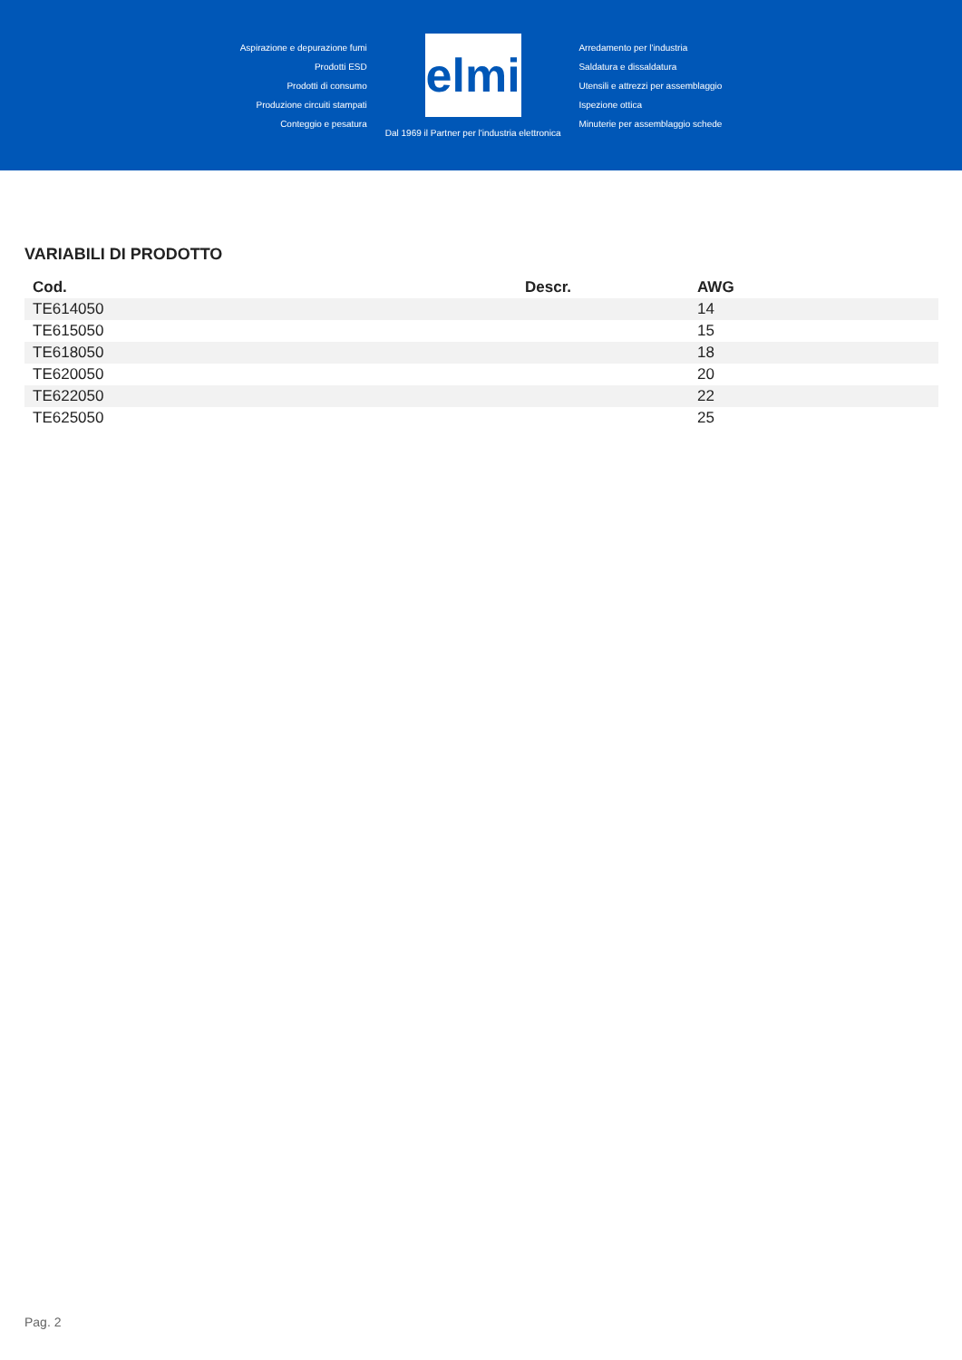Aspirazione e depurazione fumi
Prodotti ESD
Prodotti di consumo
Produzione circuiti stampati
Conteggio e pesatura
elmi
Dal 1969 il Partner per l'industria elettronica
Arredamento per l'industria
Saldatura e dissaldatura
Utensili e attrezzi per assemblaggio
Ispezione ottica
Minuterie per assemblaggio schede
VARIABILI DI PRODOTTO
| Cod. | Descr. | AWG |
| --- | --- | --- |
| TE614050 | | 14 |
| TE615050 | | 15 |
| TE618050 | | 18 |
| TE620050 | | 20 |
| TE622050 | | 22 |
| TE625050 | | 25 |
Pag. 2